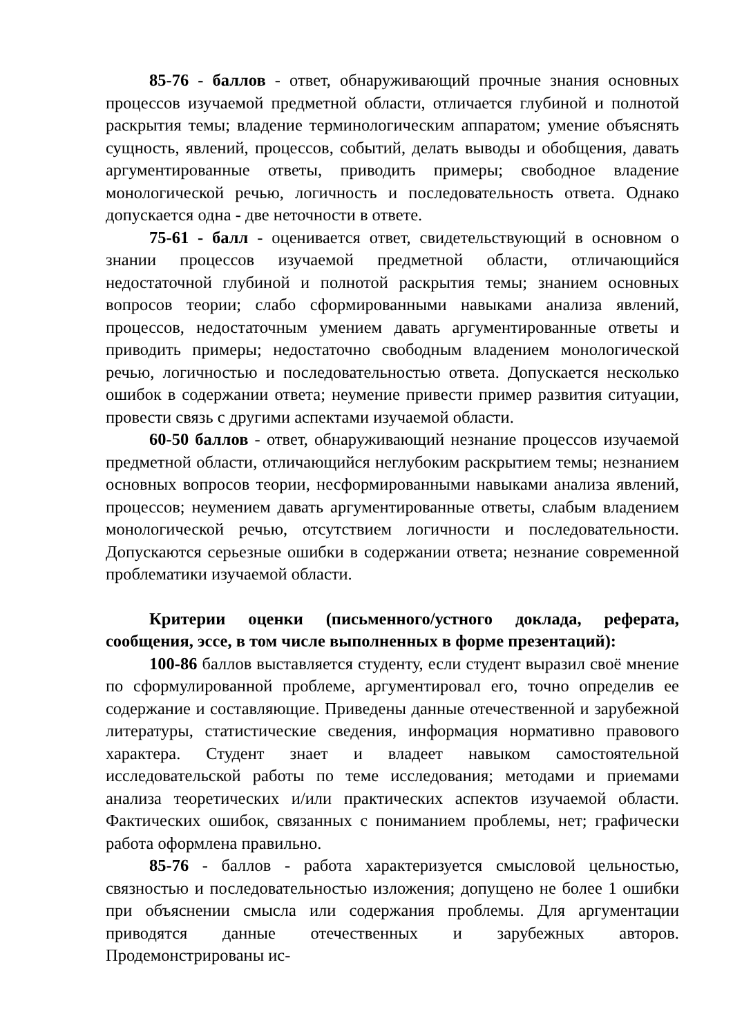85-76 - баллов - ответ, обнаруживающий прочные знания основных процессов изучаемой предметной области, отличается глубиной и полнотой раскрытия темы; владение терминологическим аппаратом; умение объяснять сущность, явлений, процессов, событий, делать выводы и обобщения, давать аргументированные ответы, приводить примеры; свободное владение монологической речью, логичность и последовательность ответа. Однако допускается одна - две неточности в ответе.
75-61 - балл - оценивается ответ, свидетельствующий в основном о знании процессов изучаемой предметной области, отличающийся недостаточной глубиной и полнотой раскрытия темы; знанием основных вопросов теории; слабо сформированными навыками анализа явлений, процессов, недостаточным умением давать аргументированные ответы и приводить примеры; недостаточно свободным владением монологической речью, логичностью и последовательностью ответа. Допускается несколько ошибок в содержании ответа; неумение привести пример развития ситуации, провести связь с другими аспектами изучаемой области.
60-50 баллов - ответ, обнаруживающий незнание процессов изучаемой предметной области, отличающийся неглубоким раскрытием темы; незнанием основных вопросов теории, несформированными навыками анализа явлений, процессов; неумением давать аргументированные ответы, слабым владением монологической речью, отсутствием логичности и последовательности. Допускаются серьезные ошибки в содержании ответа; незнание современной проблематики изучаемой области.
Критерии оценки (письменного/устного доклада, реферата, сообщения, эссе, в том числе выполненных в форме презентаций):
100-86 баллов выставляется студенту, если студент выразил своё мнение по сформулированной проблеме, аргументировал его, точно определив ее содержание и составляющие. Приведены данные отечественной и зарубежной литературы, статистические сведения, информация нормативно правового характера. Студент знает и владеет навыком самостоятельной исследовательской работы по теме исследования; методами и приемами анализа теоретических и/или практических аспектов изучаемой области. Фактических ошибок, связанных с пониманием проблемы, нет; графически работа оформлена правильно.
85-76 - баллов - работа характеризуется смысловой цельностью, связностью и последовательностью изложения; допущено не более 1 ошибки при объяснении смысла или содержания проблемы. Для аргументации приводятся данные отечественных и зарубежных авторов. Продемонстрированы ис-